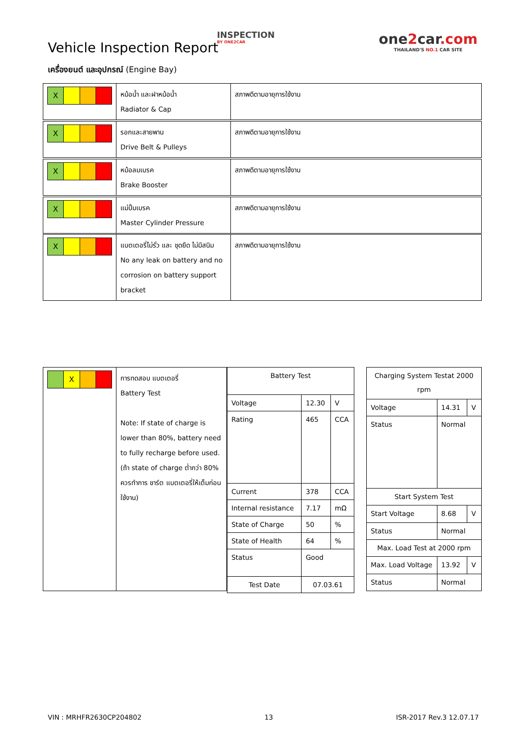Vehicle Inspection Report
INSPECTION
BY ONE2CAR
one2car.com
THAILAND'S NO.1 CAR SITE
เครื่องยนต์ และอุปกรณ์ (Engine Bay)
| X | หม้อน้ำ และฝาหม้อน้ำ Radiator & Cap | สภาพดีตามอายุการใช้งาน |
| X | รอกและสายพาน Drive Belt & Pulleys | สภาพดีตามอายุการใช้งาน |
| X | หม้อลมเบรค Brake Booster | สภาพดีตามอายุการใช้งาน |
| X | แม่ปั้มเบรค Master Cylinder Pressure | สภาพดีตามอายุการใช้งาน |
| X | แบตเตอรี่ไม่รั่ว และ ชุดยึด ไม่มีสนิม No any leak on battery and no corrosion on battery support bracket | สภาพดีตามอายุการใช้งาน |
| X | การทดสอบ แบตเตอรี่ Battery Test Note: If state of charge is lower than 80%, battery need to fully recharge before used. (ถ้า state of charge ต่ำกว่า 80% ควรทำการ ชาร์ต แบตเตอรี่ให้เต็มก่อนใช้งาน) |
| Battery Test | | |
| Voltage | 12.30 | V |
| Rating | 465 | CCA |
| Current | 378 | CCA |
| Internal resistance | 7.17 | mΩ |
| State of Charge | 50 | % |
| State of Health | 64 | % |
| Status | Good | |
| Test Date | 07.03.61 | |
| Charging System Testat 2000 rpm | | |
| Voltage | 14.31 | V |
| Status | Normal | |
| Start System Test | | |
| Start Voltage | 8.68 | V |
| Status | Normal | |
| Max. Load Test at 2000 rpm | | |
| Max. Load Voltage | 13.92 | V |
| Status | Normal | |
VIN : MRHFR2630CP204802 13 ISR-2017 Rev.3 12.07.17